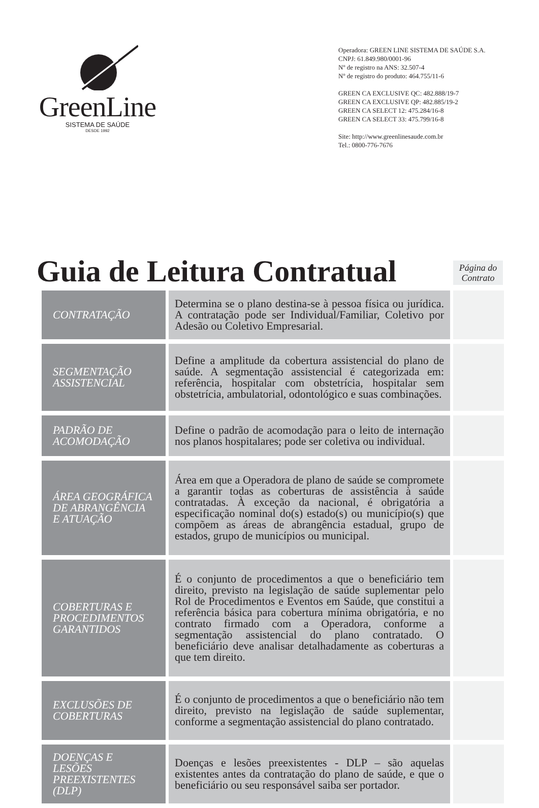GreenLine
SISTEMA DE SAÚDE
DESDE 1992
Operadora: GREEN LINE SISTEMA DE SAÚDE S.A.
CNPJ: 61.849.980/0001-96
Nº de registro na ANS: 32.507-4
Nº de registro do produto: 464.755/11-6
GREEN CA EXCLUSIVE QC: 482.888/19-7
GREEN CA EXCLUSIVE QP: 482.885/19-2
GREEN CA SELECT 12: 475.284/16-8
GREEN CA SELECT 33: 475.799/16-8
Site: http://www.greenlinesaude.com.br
Tel.: 0800-776-7676
Guia de Leitura Contratual
Página do
Contrato
| CONTRATAÇÃO | Determina se o plano destina-se à pessoa física ou jurídica. A contratação pode ser Individual/Familiar, Coletivo por Adesão ou Coletivo Empresarial. | |
| SEGMENTAÇÃO ASSISTENCIAL | Define a amplitude da cobertura assistencial do plano de saúde. A segmentação assistencial é categorizada em: referência, hospitalar com obstetrícia, hospitalar sem obstetrícia, ambulatorial, odontológico e suas combinações. | |
| PADRÃO DE ACOMODAÇÃO | Define o padrão de acomodação para o leito de internação nos planos hospitalares; pode ser coletiva ou individual. | |
| ÁREA GEOGRÁFICA DE ABRANGÊNCIA E ATUAÇÃO | Área em que a Operadora de plano de saúde se compromete a garantir todas as coberturas de assistência à saúde contratadas. À exceção da nacional, é obrigatória a especificação nominal do(s) estado(s) ou município(s) que compõem as áreas de abrangência estadual, grupo de estados, grupo de municípios ou municipal. | |
| COBERTURAS E PROCEDIMENTOS GARANTIDOS | É o conjunto de procedimentos a que o beneficiário tem direito, previsto na legislação de saúde suplementar pelo Rol de Procedimentos e Eventos em Saúde, que constitui a referência básica para cobertura mínima obrigatória, e no contrato firmado com a Operadora, conforme a segmentação assistencial do plano contratado. O beneficiário deve analisar detalhadamente as coberturas a que tem direito. | |
| EXCLUSÕES DE COBERTURAS | É o conjunto de procedimentos a que o beneficiário não tem direito, previsto na legislação de saúde suplementar, conforme a segmentação assistencial do plano contratado. | |
| DOENÇAS E LESÕES PREEXISTENTES (DLP) | Doenças e lesões preexistentes - DLP – são aquelas existentes antes da contratação do plano de saúde, e que o beneficiário ou seu responsável saiba ser portador. | |